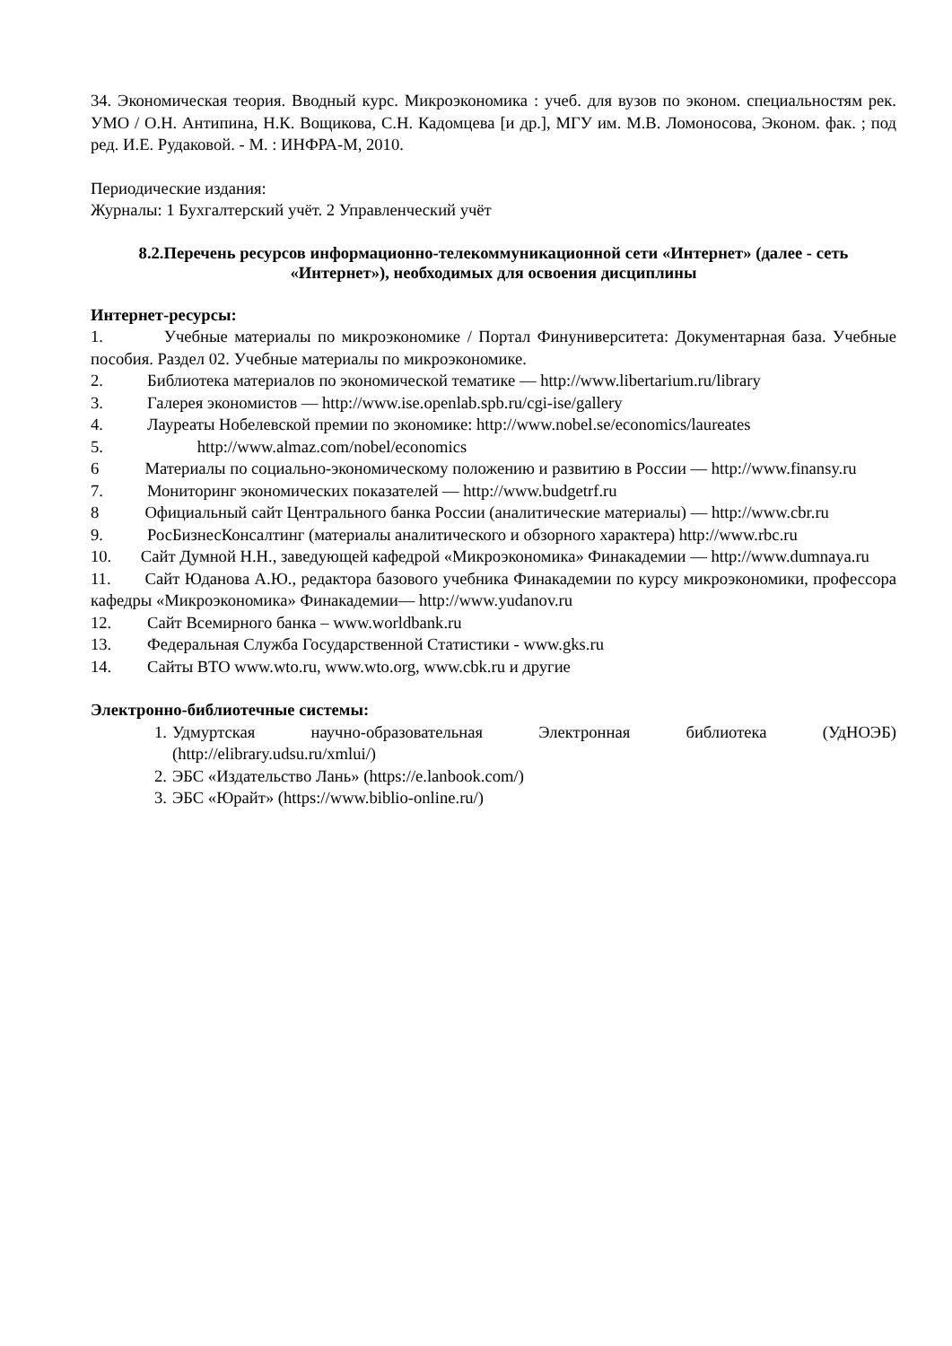34. Экономическая теория. Вводный курс. Микроэкономика : учеб. для вузов по эконом. специальностям рек. УМО / О.Н. Антипина, Н.К. Вощикова, С.Н. Кадомцева [и др.], МГУ им. М.В. Ломоносова, Эконом. фак. ; под ред. И.Е. Рудаковой. - М. : ИНФРА-М, 2010.
Периодические издания:
Журналы: 1 Бухгалтерский учёт. 2 Управленческий учёт
8.2.Перечень ресурсов информационно-телекоммуникационной сети «Интернет» (далее - сеть «Интернет»), необходимых для освоения дисциплины
Интернет-ресурсы:
1. Учебные материалы по микроэкономике / Портал Финуниверситета: Документарная база. Учебные пособия. Раздел 02. Учебные материалы по микроэкономике.
2. Библиотека материалов по экономической тематике — http://www.libertarium.ru/library
3. Галерея экономистов — http://www.ise.openlab.spb.ru/cgi-ise/gallery
4. Лауреаты Нобелевской премии по экономике: http://www.nobel.se/economics/laureates
5. http://www.almaz.com/nobel/economics
6 Материалы по социально-экономическому положению и развитию в России — http://www.finansy.ru
7. Мониторинг экономических показателей — http://www.budgetrf.ru
8 Официальный сайт Центрального банка России (аналитические материалы) — http://www.cbr.ru
9. РосБизнесКонсалтинг (материалы аналитического и обзорного характера) http://www.rbc.ru
10. Сайт Думной Н.Н., заведующей кафедрой «Микроэкономика» Финакадемии — http://www.dumnaya.ru
11. Сайт Юданова А.Ю., редактора базового учебника Финакадемии по курсу микроэкономики, профессора кафедры «Микроэкономика» Финакадемии— http://www.yudanov.ru
12. Сайт Всемирного банка – www.worldbank.ru
13. Федеральная Служба Государственной Статистики - www.gks.ru
14. Сайты ВТО www.wto.ru, www.wto.org, www.cbk.ru и другие
Электронно-библиотечные системы:
1. Удмуртская научно-образовательная Электронная библиотека (УдНОЭБ) (http://elibrary.udsu.ru/xmlui/)
2. ЭБС «Издательство Лань» (https://e.lanbook.com/)
3. ЭБС «Юрайт» (https://www.biblio-online.ru/)